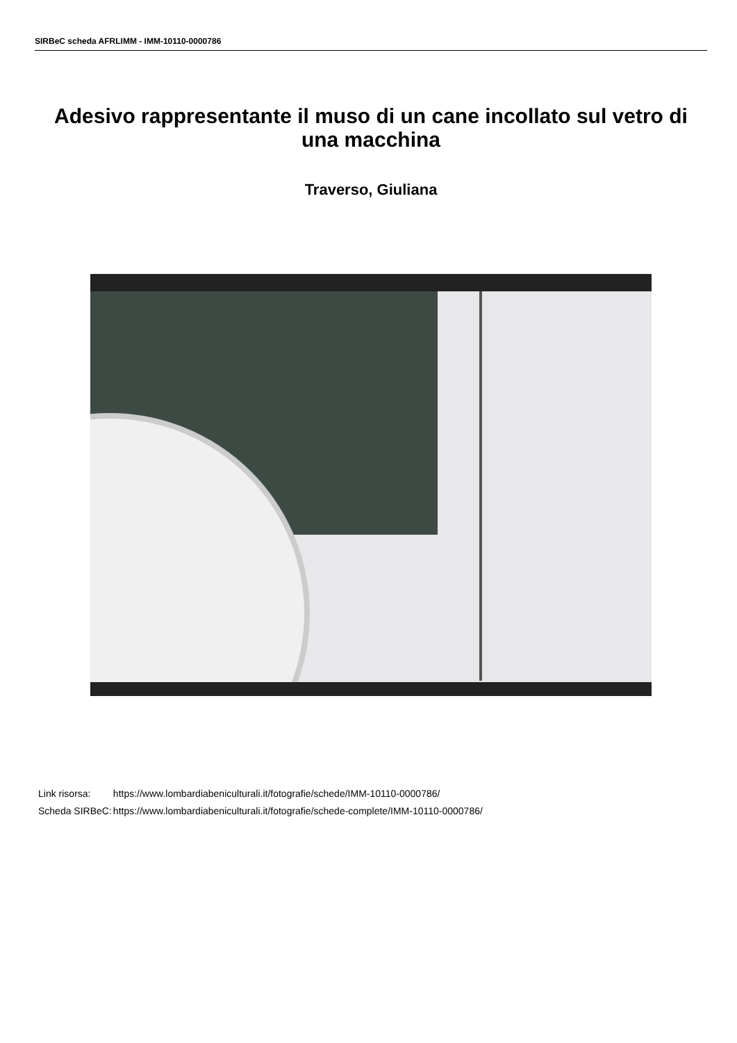SIRBeC scheda AFRLIMM - IMM-10110-0000786
Adesivo rappresentante il muso di un cane incollato sul vetro di una macchina
Traverso, Giuliana
| Link risorsa: | https://www.lombardiabeniculturali.it/fotografie/schede/IMM-10110-0000786/ |
| Scheda SIRBeC: | https://www.lombardiabeniculturali.it/fotografie/schede-complete/IMM-10110-0000786/ |